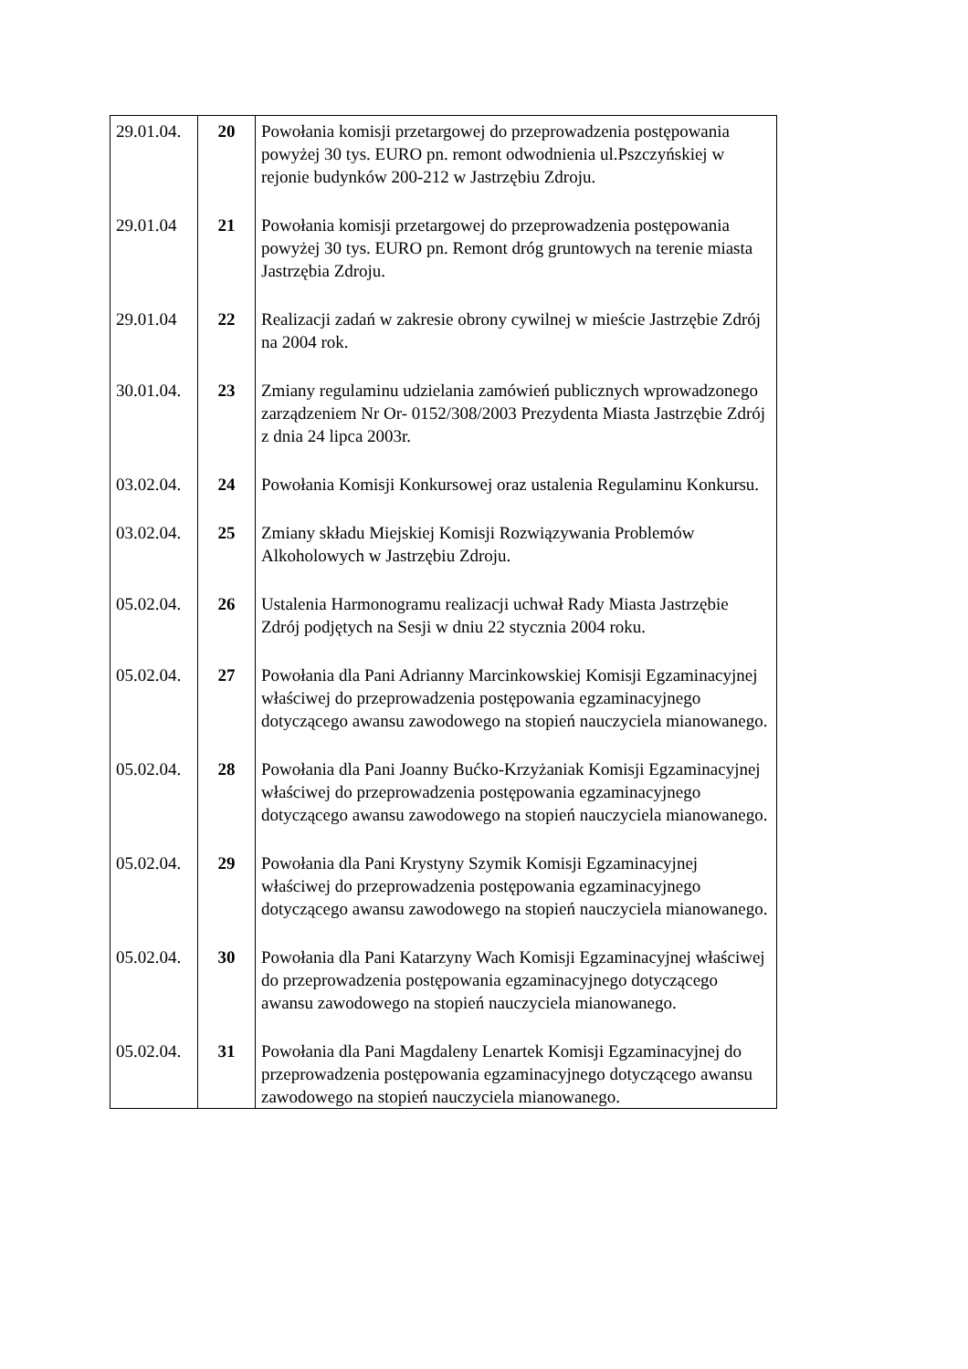| 29.01.04. | 20 | Powołania komisji przetargowej do przeprowadzenia postępowania powyżej 30 tys. EURO pn. remont odwodnienia ul.Pszczyńskiej w rejonie budynków 200-212 w Jastrzębiu Zdroju. |
| 29.01.04 | 21 | Powołania komisji przetargowej do przeprowadzenia postępowania powyżej 30 tys. EURO pn. Remont dróg gruntowych na terenie miasta Jastrzębia Zdroju. |
| 29.01.04 | 22 | Realizacji zadań w zakresie obrony cywilnej w mieście Jastrzębie Zdrój na 2004 rok. |
| 30.01.04. | 23 | Zmiany regulaminu udzielania zamówień publicznych wprowadzonego zarządzeniem Nr Or- 0152/308/2003 Prezydenta Miasta Jastrzębie Zdrój z dnia 24 lipca 2003r. |
| 03.02.04. | 24 | Powołania Komisji Konkursowej oraz ustalenia Regulaminu Konkursu. |
| 03.02.04. | 25 | Zmiany składu Miejskiej Komisji Rozwiązywania Problemów Alkoholowych w Jastrzębiu Zdroju. |
| 05.02.04. | 26 | Ustalenia Harmonogramu realizacji uchwał Rady Miasta Jastrzębie Zdrój podjętych na Sesji w dniu 22 stycznia 2004 roku. |
| 05.02.04. | 27 | Powołania dla Pani Adrianny Marcinkowskiej Komisji Egzaminacyjnej właściwej do przeprowadzenia postępowania egzaminacyjnego dotyczącego awansu zawodowego na stopień nauczyciela mianowanego. |
| 05.02.04. | 28 | Powołania dla Pani Joanny Bućko-Krzyżaniak Komisji Egzaminacyjnej właściwej do przeprowadzenia postępowania egzaminacyjnego dotyczącego awansu zawodowego na stopień nauczyciela mianowanego. |
| 05.02.04. | 29 | Powołania dla Pani Krystyny Szymik Komisji Egzaminacyjnej właściwej do przeprowadzenia postępowania egzaminacyjnego dotyczącego awansu zawodowego na stopień nauczyciela mianowanego. |
| 05.02.04. | 30 | Powołania dla Pani Katarzyny Wach Komisji Egzaminacyjnej właściwej do przeprowadzenia postępowania egzaminacyjnego dotyczącego awansu zawodowego na stopień nauczyciela mianowanego. |
| 05.02.04. | 31 | Powołania dla Pani Magdaleny Lenartek Komisji Egzaminacyjnej do przeprowadzenia postępowania egzaminacyjnego dotyczącego awansu zawodowego na stopień nauczyciela mianowanego. |